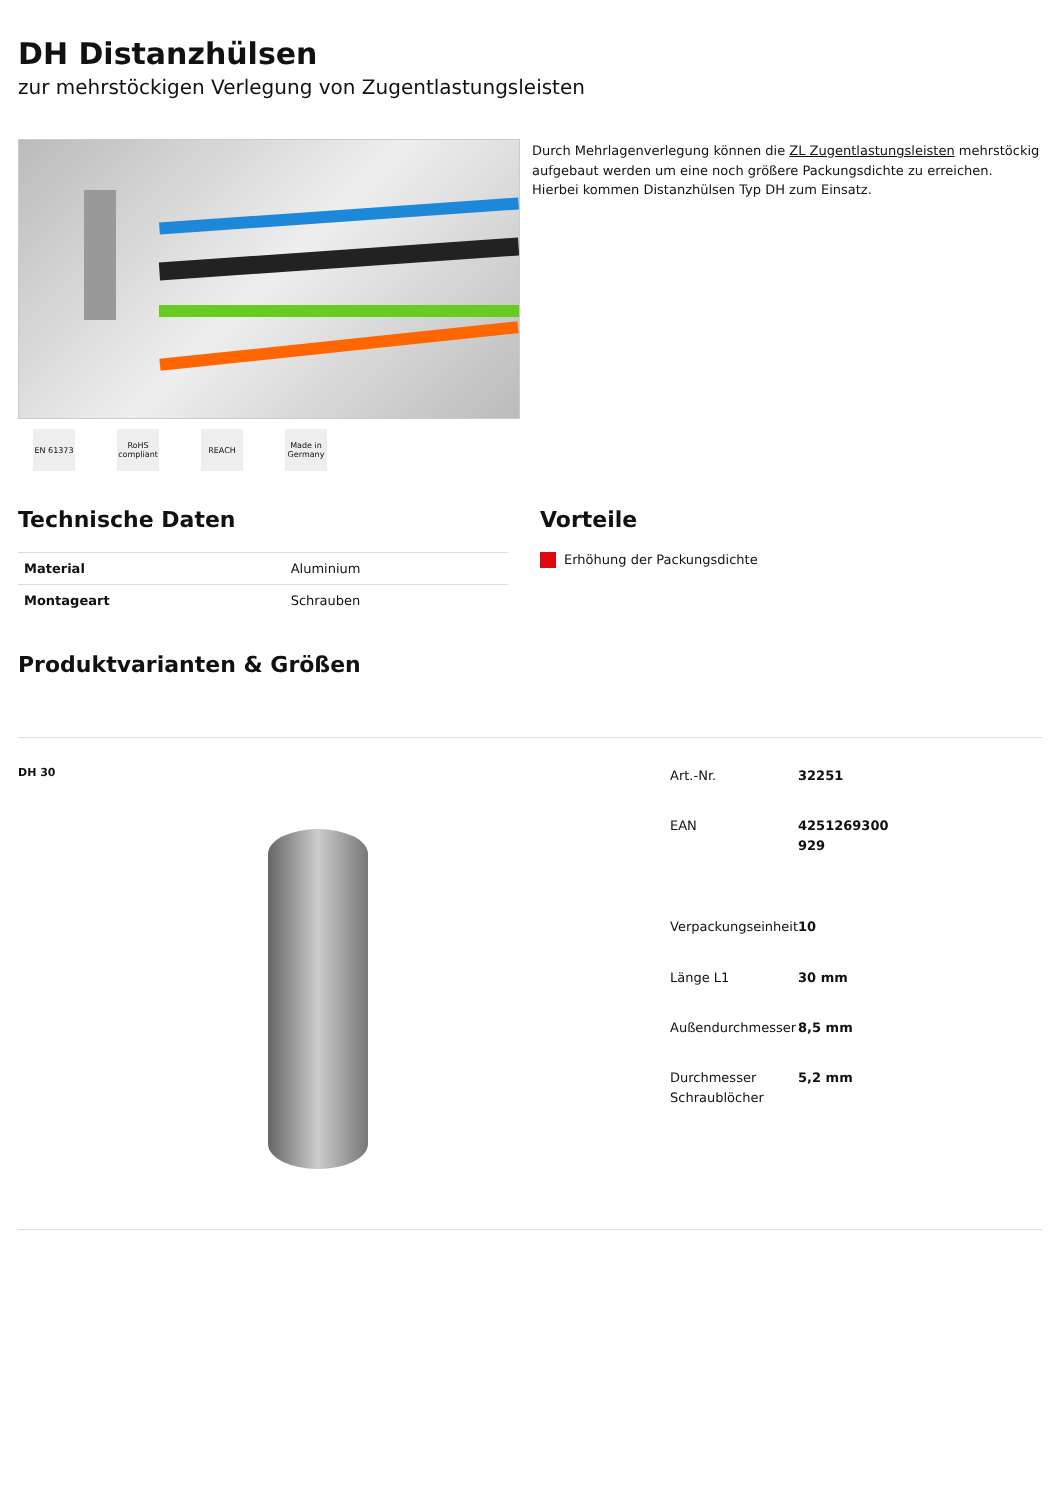DH Distanzhülsen
zur mehrstöckigen Verlegung von Zugentlastungsleisten
EN 61373 RoHS compliant
REACH Made in Germany
Durch Mehrlagenverlegung können die ZL Zugentlastungsleisten mehrstöckig aufgebaut werden um eine noch größere Packungsdichte zu erreichen. Hierbei kommen Distanzhülsen Typ DH zum Einsatz.
Technische Daten
| Material | Aluminium |
| Montageart | Schrauben |
Vorteile
Erhöhung der Packungsdichte
Produktvarianten & Größen
DH 30
| Art.-Nr. | 32251 |
| EAN | 4251269300 929 |
| Verpackungseinheit | 10 |
| Länge L1 | 30 mm |
| Außendurchmesser | 8,5 mm |
| Durchmesser Schraublöcher | 5,2 mm |